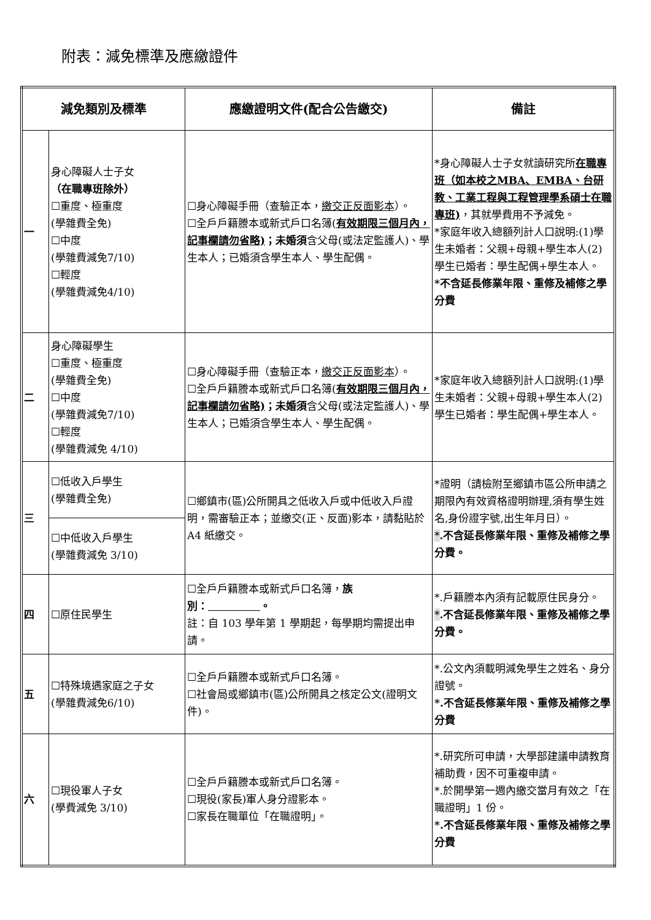附表：減免標準及應繳證件
| 減免類別及標準 | | 應繳證明文件(配合公告繳交) | 備註 |
| --- | --- | --- | --- |
| 一 | 身心障礙人士子女 （在職專班除外） ☐重度、極重度 (學雜費全免) ☐中度 (學雜費減免7/10) ☐輕度 (學雜費減免4/10) | ☐身心障礙手冊（查驗正本， 繳交正反面影本 ）。 ☐全戶戶籍謄本或新式戶口名簿( 有效期限三個月內，記事欄請勿省略) ；未婚須 含父母(或法定監護人)、學生本人；已婚須含學生本人、學生配偶。 | *身心障礙人士子女就讀研究所 在職專班（如本校之MBA、EMBA、台研教、工業工程與工程管理學系碩士在職專班) ，其就學費用不予減免。 *家庭年收入總額列計人口說明:(1)學生未婚者：父親+母親+學生本人(2)學生已婚者：學生配偶+學生本人。 *不含延長修業年限、重修及補修之學分費 |
| 二 | 身心障礙學生 ☐重度、極重度 (學雜費全免) ☐中度 (學雜費減免7/10) ☐輕度 (學雜費減免 4/10) | ☐身心障礙手冊（查驗正本， 繳交正反面影本 ）。 ☐全戶戶籍謄本或新式戶口名簿( 有效期限三個月內，記事欄請勿省略) ；未婚須 含父母(或法定監護人)、學生本人；已婚須含學生本人、學生配偶。 | *家庭年收入總額列計人口說明:(1)學生未婚者：父親+母親+學生本人(2)學生已婚者：學生配偶+學生本人。 |
| 三 | ☐低收入戶學生 (學雜費全免) | ☐鄉鎮市(區)公所開具之低收入戶或中低收入戶證明，需審驗正本；並繳交(正、反面)影本，請黏貼於 A4 紙繳交。 | *證明（請檢附至鄉鎮市區公所申請之期限內有效資格證明辦理,須有學生姓名,身份證字號,出生年月日）。 * .不含延長修業年限、重修及補修之學分費。 |
| | ☐中低收入戶學生 (學雜費減免 3/10) | | |
| 四 | ☐原住民學生 | ☐全戶戶籍謄本或新式戶口名簿， 族別： 。 註：自 103 學年第 1 學期起，每學期均需提出申請。 | *.戶籍謄本內須有記載原住民身分。 * .不含延長修業年限、重修及補修之學分費。 |
| 五 | ☐特殊境遇家庭之子女 (學雜費減免6/10) | ☐全戶戶籍謄本或新式戶口名簿。 ☐社會局或鄉鎮市(區)公所開具之核定公文(證明文件)。 | *.公文內須載明減免學生之姓名、身分證號。 *.不含延長修業年限、重修及補修之學分費 |
| 六 | ☐現役軍人子女 (學費減免 3/10) | ☐全戶戶籍謄本或新式戶口名簿。 ☐現役(家長)軍人身分證影本。 ☐家長在職單位「在職證明」。 | *.研究所可申請，大學部建議申請教育補助費，因不可重複申請。 *.於開學第一週內繳交當月有效之「在職證明」1 份。 *.不含延長修業年限、重修及補修之學分費 |